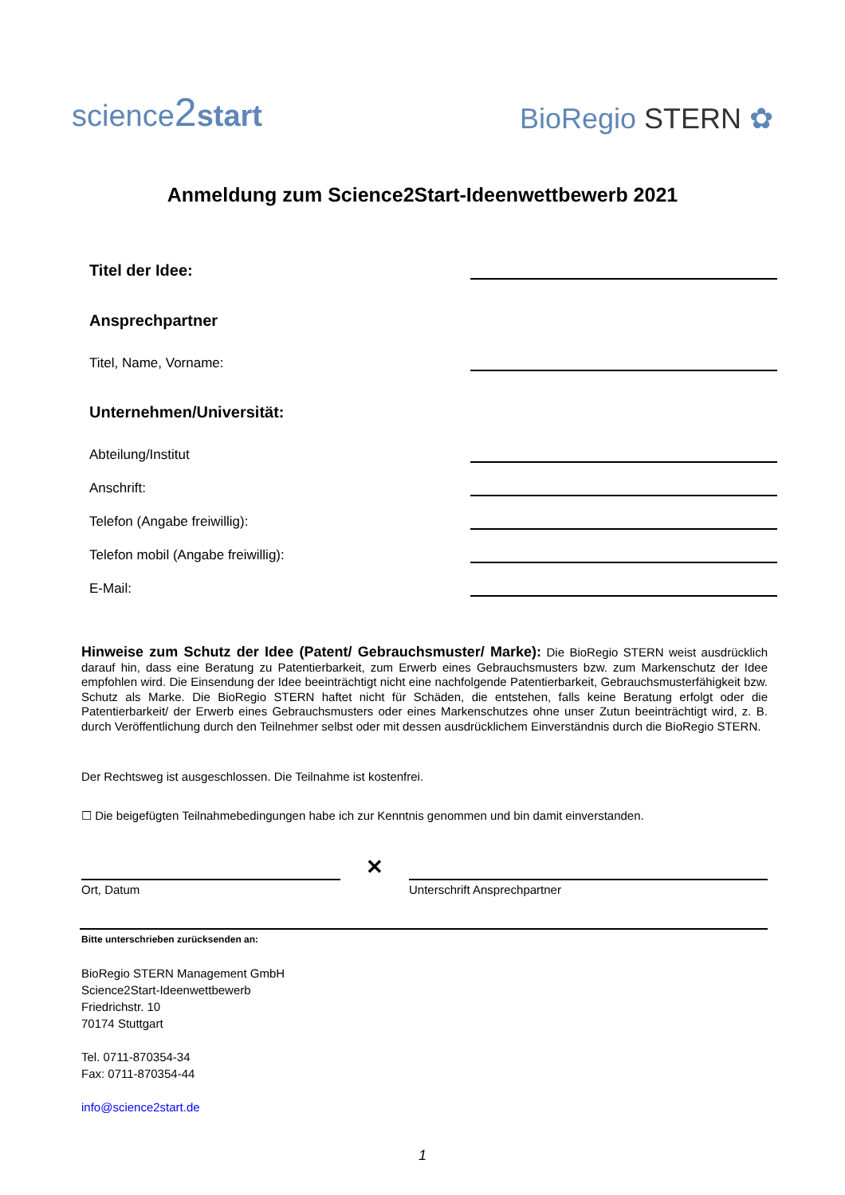science2 start
BioRegio STERN ✿
Anmeldung zum Science2Start-Ideenwettbewerb 2021
Titel der Idee:
Ansprechpartner
Titel, Name, Vorname:
Unternehmen/Universität:
Abteilung/Institut
Anschrift:
Telefon (Angabe freiwillig):
Telefon mobil (Angabe freiwillig):
E-Mail:
Hinweise zum Schutz der Idee (Patent/ Gebrauchsmuster/ Marke): Die BioRegio STERN weist ausdrücklich darauf hin, dass eine Beratung zu Patentierbarkeit, zum Erwerb eines Gebrauchsmusters bzw. zum Markenschutz der Idee empfohlen wird. Die Einsendung der Idee beeinträchtigt nicht eine nachfolgende Patentierbarkeit, Gebrauchsmusterfähigkeit bzw. Schutz als Marke. Die BioRegio STERN haftet nicht für Schäden, die entstehen, falls keine Beratung erfolgt oder die Patentierbarkeit/ der Erwerb eines Gebrauchsmusters oder eines Markenschutzes ohne unser Zutun beeinträchtigt wird, z. B. durch Veröffentlichung durch den Teilnehmer selbst oder mit dessen ausdrücklichem Einverständnis durch die BioRegio STERN.
Der Rechtsweg ist ausgeschlossen. Die Teilnahme ist kostenfrei.
☐ Die beigefügten Teilnahmebedingungen habe ich zur Kenntnis genommen und bin damit einverstanden.
Ort, Datum
✕
Unterschrift Ansprechpartner
Bitte unterschrieben zurücksenden an:
BioRegio STERN Management GmbH
Science2Start-Ideenwettbewerb
Friedrichstr. 10
70174 Stuttgart
Tel. 0711-870354-34
Fax: 0711-870354-44
info@science2start.de
1